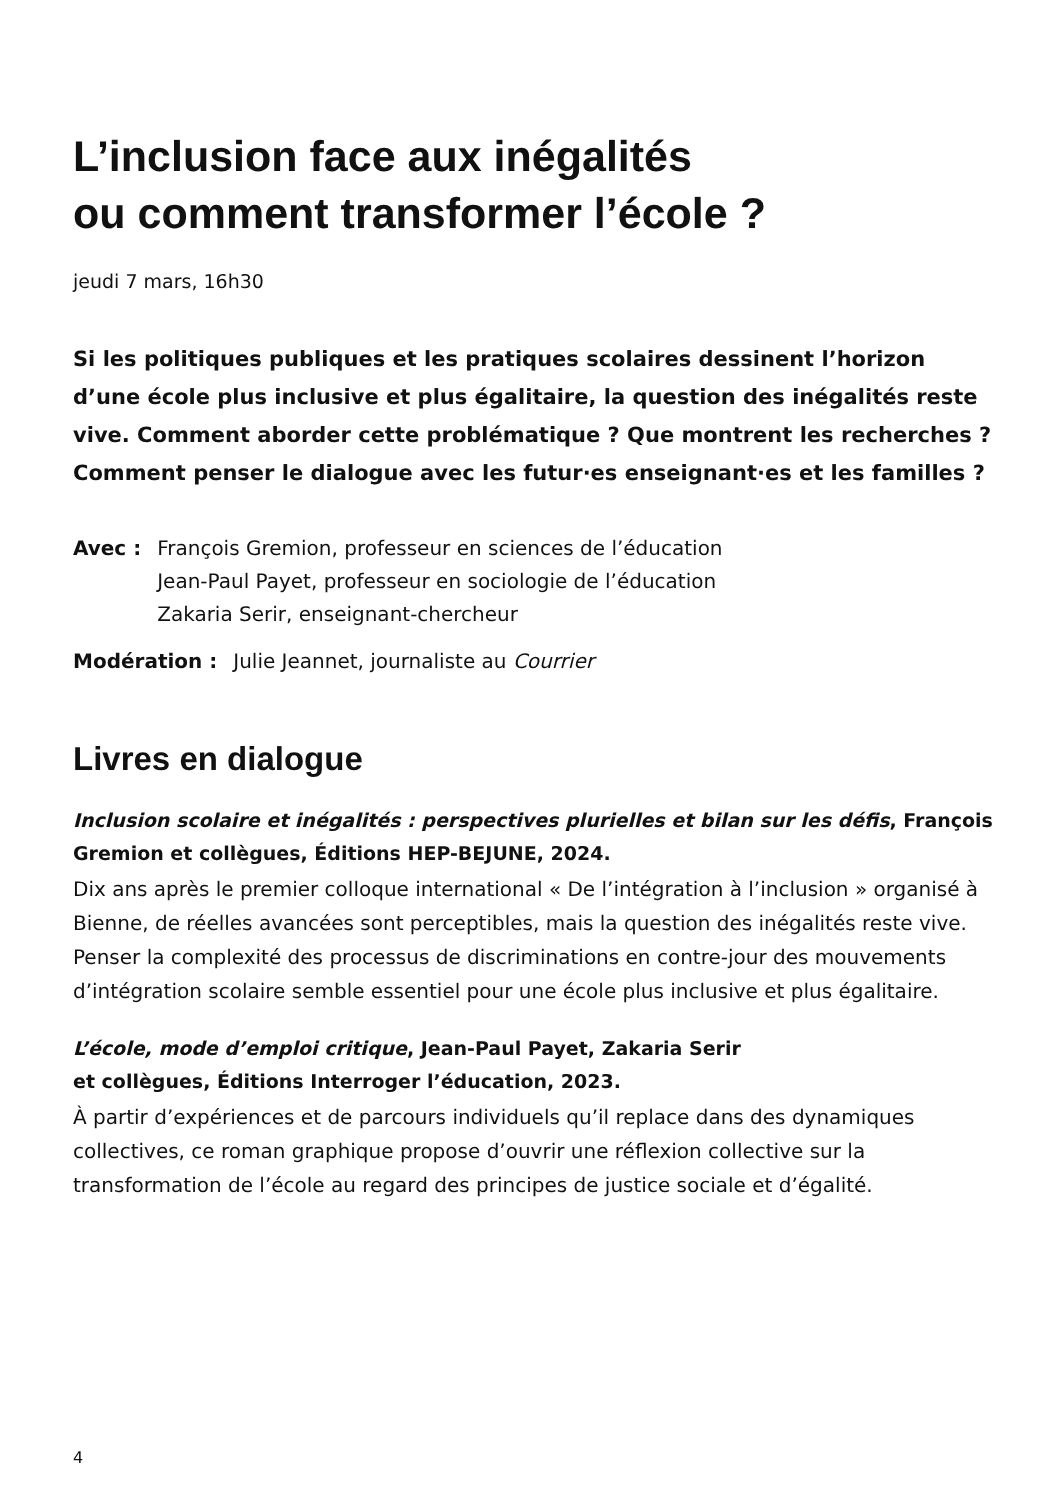L’inclusion face aux inégalités
ou comment transformer l’école ?
jeudi 7 mars, 16h30
Si les politiques publiques et les pratiques scolaires dessinent l’horizon d’une école plus inclusive et plus égalitaire, la question des inégalités reste vive. Comment aborder cette problématique ? Que montrent les recherches ? Comment penser le dialogue avec les futur·es enseignant·es et les familles ?
Avec : François Gremion, professeur en sciences de l’éducation
Jean-Paul Payet, professeur en sociologie de l’éducation
Zakaria Serir, enseignant-chercheur
Modération : Julie Jeannet, journaliste au Courrier
Livres en dialogue
Inclusion scolaire et inégalités : perspectives plurielles et bilan sur les défis, François Gremion et collègues, Éditions HEP-BEJUNE, 2024.
Dix ans après le premier colloque international « De l’intégration à l’inclusion » organisé à Bienne, de réelles avancées sont perceptibles, mais la question des inégalités reste vive. Penser la complexité des processus de discriminations en contre-jour des mouvements d’intégration scolaire semble essentiel pour une école plus inclusive et plus égalitaire.
L’école, mode d’emploi critique, Jean-Paul Payet, Zakaria Serir
et collègues, Éditions Interroger l’éducation, 2023.
À partir d’expériences et de parcours individuels qu’il replace dans des dynamiques collectives, ce roman graphique propose d’ouvrir une réflexion collective sur la transformation de l’école au regard des principes de justice sociale et d’égalité.
4